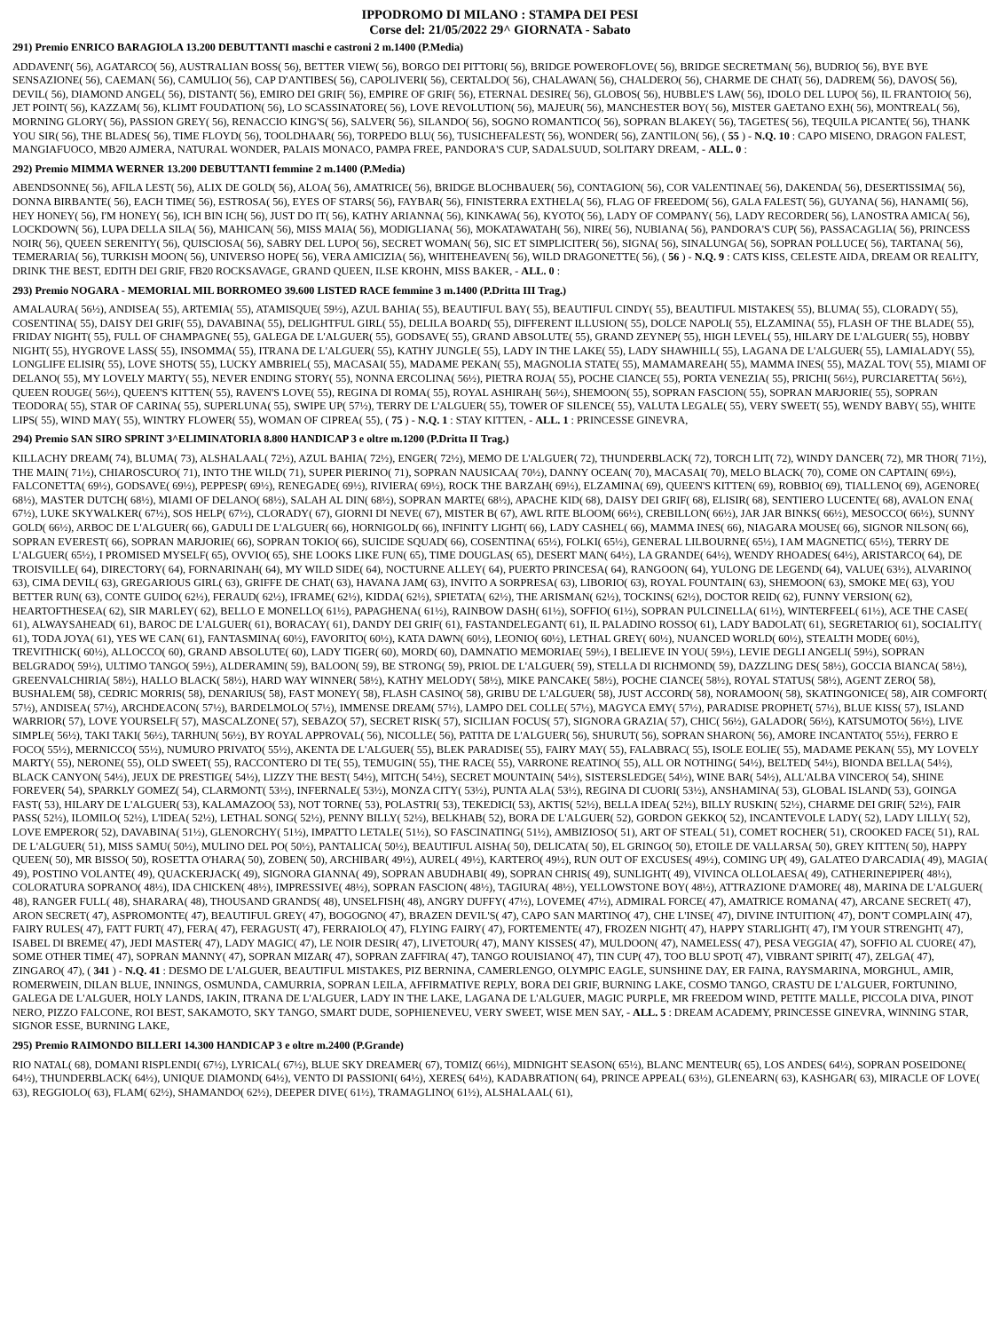IPPODROMO DI MILANO : STAMPA DEI PESI
Corse del: 21/05/2022 29^ GIORNATA - Sabato
291) Premio ENRICO BARAGIOLA 13.200 DEBUTTANTI maschi e castroni 2 m.1400 (P.Media)
ADDAVENI'( 56), AGATARCO( 56), AUSTRALIAN BOSS( 56), BETTER VIEW( 56), BORGO DEI PITTORI( 56), BRIDGE POWEROFLOVE( 56), BRIDGE SECRETMAN( 56), BUDRIO( 56), BYE BYE SENSAZIONE( 56), CAEMAN( 56), CAMULIO( 56), CAP D'ANTIBES( 56), CAPOLIVERI( 56), CERTALDO( 56), CHALAWAN( 56), CHALDERO( 56), CHARME DE CHAT( 56), DADREM( 56), DAVOS( 56), DEVIL( 56), DIAMOND ANGEL( 56), DISTANT( 56), EMIRO DEI GRIF( 56), EMPIRE OF GRIF( 56), ETERNAL DESIRE( 56), GLOBOS( 56), HUBBLE'S LAW( 56), IDOLO DEL LUPO( 56), IL FRANTOIO( 56), JET POINT( 56), KAZZAM( 56), KLIMT FOUDATION( 56), LO SCASSINATORE( 56), LOVE REVOLUTION( 56), MAJEUR( 56), MANCHESTER BOY( 56), MISTER GAETANO EXH( 56), MONTREAL( 56), MORNING GLORY( 56), PASSION GREY( 56), RENACCIO KING'S( 56), SALVER( 56), SILANDO( 56), SOGNO ROMANTICO( 56), SOPRAN BLAKEY( 56), TAGETES( 56), TEQUILA PICANTE( 56), THANK YOU SIR( 56), THE BLADES( 56), TIME FLOYD( 56), TOOLDHAAR( 56), TORPEDO BLU( 56), TUSICHEFALEST( 56), WONDER( 56), ZANTILON( 56), ( 55 ) - N.Q. 10 : CAPO MISENO, DRAGON FALEST, MANGIAFUOCO, MB20 AJMERA, NATURAL WONDER, PALAIS MONACO, PAMPA FREE, PANDORA'S CUP, SADALSUUD, SOLITARY DREAM, - ALL. 0 :
292) Premio MIMMA WERNER 13.200 DEBUTTANTI femmine 2 m.1400 (P.Media)
ABENDSONNE( 56), AFILA LEST( 56), ALIX DE GOLD( 56), ALOA( 56), AMATRICE( 56), BRIDGE BLOCHBAUER( 56), CONTAGION( 56), COR VALENTINAE( 56), DAKENDA( 56), DESERTISSIMA( 56), DONNA BIRBANTE( 56), EACH TIME( 56), ESTROSA( 56), EYES OF STARS( 56), FAYBAR( 56), FINISTERRA EXTHELA( 56), FLAG OF FREEDOM( 56), GALA FALEST( 56), GUYANA( 56), HANAMI( 56), HEY HONEY( 56), I'M HONEY( 56), ICH BIN ICH( 56), JUST DO IT( 56), KATHY ARIANNA( 56), KINKAWA( 56), KYOTO( 56), LADY OF COMPANY( 56), LADY RECORDER( 56), LANOSTRA AMICA( 56), LOCKDOWN( 56), LUPA DELLA SILA( 56), MAHICAN( 56), MISS MAIA( 56), MODIGLIANA( 56), MOKATAWATAH( 56), NIRE( 56), NUBIANA( 56), PANDORA'S CUP( 56), PASSACAGLIA( 56), PRINCESS NOIR( 56), QUEEN SERENITY( 56), QUISCIOSA( 56), SABRY DEL LUPO( 56), SECRET WOMAN( 56), SIC ET SIMPLICITER( 56), SIGNA( 56), SINALUNGA( 56), SOPRAN POLLUCE( 56), TARTANA( 56), TEMERARIA( 56), TURKISH MOON( 56), UNIVERSO HOPE( 56), VERA AMICIZIA( 56), WHITEHEAVEN( 56), WILD DRAGONETTE( 56), ( 56 ) - N.Q. 9 : CATS KISS, CELESTE AIDA, DREAM OR REALITY, DRINK THE BEST, EDITH DEI GRIF, FB20 ROCKSAVAGE, GRAND QUEEN, ILSE KROHN, MISS BAKER, - ALL. 0 :
293) Premio NOGARA - MEMORIAL MIL BORROMEO 39.600 LISTED RACE femmine 3 m.1400 (P.Dritta III Trag.)
AMALAURA( 56½), ANDISEA( 55), ARTEMIA( 55), ATAMISQUE( 59½), AZUL BAHIA( 55), BEAUTIFUL BAY( 55), BEAUTIFUL CINDY( 55), BEAUTIFUL MISTAKES( 55), BLUMA( 55), CLORADY( 55), COSENTINA( 55), DAISY DEI GRIF( 55), DAVABINA( 55), DELIGHTFUL GIRL( 55), DELILA BOARD( 55), DIFFERENT ILLUSION( 55), DOLCE NAPOLI( 55), ELZAMINA( 55), FLASH OF THE BLADE( 55), FRIDAY NIGHT( 55), FULL OF CHAMPAGNE( 55), GALEGA DE L'ALGUER( 55), GODSAVE( 55), GRAND ABSOLUTE( 55), GRAND ZEYNEP( 55), HIGH LEVEL( 55), HILARY DE L'ALGUER( 55), HOBBY NIGHT( 55), HYGROVE LASS( 55), INSOMMA( 55), ITRANA DE L'ALGUER( 55), KATHY JUNGLE( 55), LADY IN THE LAKE( 55), LADY SHAWHILL( 55), LAGANA DE L'ALGUER( 55), LAMIALADY( 55), LONGLIFE ELISIR( 55), LOVE SHOTS( 55), LUCKY AMBRIEL( 55), MACASAI( 55), MADAME PEKAN( 55), MAGNOLIA STATE( 55), MAMAMAREAH( 55), MAMMA INES( 55), MAZAL TOV( 55), MIAMI OF DELANO( 55), MY LOVELY MARTY( 55), NEVER ENDING STORY( 55), NONNA ERCOLINA( 56½), PIETRA ROJA( 55), POCHE CIANCE( 55), PORTA VENEZIA( 55), PRICHI( 56½), PURCIARETTA( 56½), QUEEN ROUGE( 56½), QUEEN'S KITTEN( 55), RAVEN'S LOVE( 55), REGINA DI ROMA( 55), ROYAL ASHIRAH( 56½), SHEMOON( 55), SOPRAN FASCION( 55), SOPRAN MARJORIE( 55), SOPRAN TEODORA( 55), STAR OF CARINA( 55), SUPERLUNA( 55), SWIPE UP( 57½), TERRY DE L'ALGUER( 55), TOWER OF SILENCE( 55), VALUTA LEGALE( 55), VERY SWEET( 55), WENDY BABY( 55), WHITE LIPS( 55), WIND MAY( 55), WINTRY FLOWER( 55), WOMAN OF CIPREA( 55), ( 75 ) - N.Q. 1 : STAY KITTEN, - ALL. 1 : PRINCESSE GINEVRA,
294) Premio SAN SIRO SPRINT 3^ELIMINATORIA 8.800 HANDICAP 3 e oltre m.1200 (P.Dritta II Trag.)
KILLACHY DREAM( 74), BLUMA( 73), ALSHALAAL( 72½), AZUL BAHIA( 72½), ENGER( 72½), MEMO DE L'ALGUER( 72), THUNDERBLACK( 72), TORCH LIT( 72), WINDY DANCER( 72), MR THOR( 71½), THE MAIN( 71½), CHIAROSCURO( 71), INTO THE WILD( 71), SUPER PIERINO( 71), SOPRAN NAUSICAA( 70½), DANNY OCEAN( 70), MACASAI( 70), MELO BLACK( 70), COME ON CAPTAIN( 69½), FALCONETTA( 69½), GODSAVE( 69½), PEPPESP( 69½), RENEGADE( 69½), RIVIERA( 69½), ROCK THE BARZAH( 69½), ELZAMINA( 69), QUEEN'S KITTEN( 69), ROBBIO( 69), TIALLENO( 69), AGENORE( 68½), MASTER DUTCH( 68½), MIAMI OF DELANO( 68½), SALAH AL DIN( 68½), SOPRAN MARTE( 68½), APACHE KID( 68), DAISY DEI GRIF( 68), ELISIR( 68), SENTIERO LUCENTE( 68), AVALON ENA( 67½), LUKE SKYWALKER( 67½), SOS HELP( 67½), CLORADY( 67), GIORNI DI NEVE( 67), MISTER B( 67), AWL RITE BLOOM( 66½), CREBILLON( 66½), JAR JAR BINKS( 66½), MESOCCO( 66½), SUNNY GOLD( 66½), ARBOC DE L'ALGUER( 66), GADULI DE L'ALGUER( 66), HORNIGOLD( 66), INFINITY LIGHT( 66), LADY CASHEL( 66), MAMMA INES( 66), NIAGARA MOUSE( 66), SIGNOR NILSON( 66), SOPRAN EVEREST( 66), SOPRAN MARJORIE( 66), SOPRAN TOKIO( 66), SUICIDE SQUAD( 66), COSENTINA( 65½), FOLKI( 65½), GENERAL LILBOURNE( 65½), I AM MAGNETIC( 65½), TERRY DE L'ALGUER( 65½), I PROMISED MYSELF( 65), OVVIO( 65), SHE LOOKS LIKE FUN( 65), TIME DOUGLAS( 65), DESERT MAN( 64½), LA GRANDE( 64½), WENDY RHOADES( 64½), ARISTARCO( 64), DE TROISVILLE( 64), DIRECTORY( 64), FORNARINAH( 64), MY WILD SIDE( 64), NOCTURNE ALLEY( 64), PUERTO PRINCESA( 64), RANGOON( 64), YULONG DE LEGEND( 64), VALUE( 63½), ALVARINO( 63), CIMA DEVIL( 63), GREGARIOUS GIRL( 63), GRIFFE DE CHAT( 63), HAVANA JAM( 63), INVITO A SORPRESA( 63), LIBORIO( 63), ROYAL FOUNTAIN( 63), SHEMOON( 63), SMOKE ME( 63), YOU BETTER RUN( 63), CONTE GUIDO( 62½), FERAUD( 62½), IFRAME( 62½), KIDDA( 62½), SPIETATA( 62½), THE ARISMAN( 62½), TOCKINS( 62½), DOCTOR REID( 62), FUNNY VERSION( 62), HEARTOFTHESEA( 62), SIR MARLEY( 62), BELLO E MONELLO( 61½), PAPAGHENA( 61½), RAINBOW DASH( 61½), SOFFIO( 61½), SOPRAN PULCINELLA( 61½), WINTERFEEL( 61½), ACE THE CASE( 61), ALWAYSAHEAD( 61), BAROC DE L'ALGUER( 61), BORACAY( 61), DANDY DEI GRIF( 61), FASTANDELEGANT( 61), IL PALADINO ROSSO( 61), LADY BADOLAT( 61), SEGRETARIO( 61), SOCIALITY( 61), TODA JOYA( 61), YES WE CAN( 61), FANTASMINA( 60½), FAVORITO( 60½), KATA DAWN( 60½), LEONIO( 60½), LETHAL GREY( 60½), NUANCED WORLD( 60½), STEALTH MODE( 60½), TREVITHICK( 60½), ALLOCCO( 60), GRAND ABSOLUTE( 60), LADY TIGER( 60), MORD( 60), DAMNATIO MEMORIAE( 59½), I BELIEVE IN YOU( 59½), LEVIE DEGLI ANGELI( 59½), SOPRAN BELGRADO( 59½), ULTIMO TANGO( 59½), ALDERAMIN( 59), BALOON( 59), BE STRONG( 59), PRIOL DE L'ALGUER( 59), STELLA DI RICHMOND( 59), DAZZLING DES( 58½), GOCCIA BIANCA( 58½), GREENVALCHIRIA( 58½), HALLO BLACK( 58½), HARD WAY WINNER( 58½), KATHY MELODY( 58½), MIKE PANCAKE( 58½), POCHE CIANCE( 58½), ROYAL STATUS( 58½), AGENT ZERO( 58), BUSHALEM( 58), CEDRIC MORRIS( 58), DENARIUS( 58), FAST MONEY( 58), FLASH CASINO( 58), GRIBU DE L'ALGUER( 58), JUST ACCORD( 58), NORAMOON( 58), SKATINGONICE( 58), AIR COMFORT( 57½), ANDISEA( 57½), ARCHDEACON( 57½), BARDELMOLO( 57½), IMMENSE DREAM( 57½), LAMPO DEL COLLE( 57½), MAGYCA EMY( 57½), PARADISE PROPHET( 57½), BLUE KISS( 57), ISLAND WARRIOR( 57), LOVE YOURSELF( 57), MASCALZONE( 57), SEBAZO( 57), SECRET RISK( 57), SICILIAN FOCUS( 57), SIGNORA GRAZIA( 57), CHIC( 56½), GALADOR( 56½), KATSUMOTO( 56½), LIVE SIMPLE( 56½), TAKI TAKI( 56½), TARHUN( 56½), BY ROYAL APPROVAL( 56), NICOLLE( 56), PATITA DE L'ALGUER( 56), SHURUT( 56), SOPRAN SHARON( 56), AMORE INCANTATO( 55½), FERRO E FOCO( 55½), MERNICCO( 55½), NUMURO PRIVATO( 55½), AKENTA DE L'ALGUER( 55), BLEK PARADISE( 55), FAIRY MAY( 55), FALABRAC( 55), ISOLE EOLIE( 55), MADAME PEKAN( 55), MY LOVELY MARTY( 55), NERONE( 55), OLD SWEET( 55), RACCONTERO DI TE( 55), TEMUGIN( 55), THE RACE( 55), VARRONE REATINO( 55), ALL OR NOTHING( 54½), BELTED( 54½), BIONDA BELLA( 54½), BLACK CANYON( 54½), JEUX DE PRESTIGE( 54½), LIZZY THE BEST( 54½), MITCH( 54½), SECRET MOUNTAIN( 54½), SISTERSLEDGE( 54½), WINE BAR( 54½), ALL'ALBA VINCERO( 54), SHINE FOREVER( 54), SPARKLY GOMEZ( 54), CLARMONT( 53½), INFERNALE( 53½), MONZA CITY( 53½), PUNTA ALA( 53½), REGINA DI CUORI( 53½), ANSHAMINA( 53), GLOBAL ISLAND( 53), GOINGA FAST( 53), HILARY DE L'ALGUER( 53), KALAMAZOO( 53), NOT TORNE( 53), POLASTRI( 53), TEKEDICI( 53), AKTIS( 52½), BELLA IDEA( 52½), BILLY RUSKIN( 52½), CHARME DEI GRIF( 52½), FAIR PASS( 52½), ILOMILO( 52½), L'IDEA( 52½), LETHAL SONG( 52½), PENNY BILLY( 52½), BELKHAB( 52), BORA DE L'ALGUER( 52), GORDON GEKKO( 52), INCANTEVOLE LADY( 52), LADY LILLY( 52), LOVE EMPEROR( 52), DAVABINA( 51½), GLENORCHY( 51½), IMPATTO LETALE( 51½), SO FASCINATING( 51½), AMBIZIOSO( 51), ART OF STEAL( 51), COMET ROCHER( 51), CROOKED FACE( 51), RAL DE L'ALGUER( 51), MISS SAMU( 50½), MULINO DEL PO( 50½), PANTALICA( 50½), BEAUTIFUL AISHA( 50), DELICATA( 50), EL GRINGO( 50), ETOILE DE VALLARSA( 50), GREY KITTEN( 50), HAPPY QUEEN( 50), MR BISSO( 50), ROSETTA O'HARA( 50), ZOBEN( 50), ARCHIBAR( 49½), AUREL( 49½), KARTERO( 49½), RUN OUT OF EXCUSES( 49½), COMING UP( 49), GALATEO D'ARCADIA( 49), MAGIA( 49), POSTINO VOLANTE( 49), QUACKERJACK( 49), SIGNORA GIANNA( 49), SOPRAN ABUDHABI( 49), SOPRAN CHRIS( 49), SUNLIGHT( 49), VIVINCA OLLOLAESA( 49), CATHERINEPIPER( 48½), COLORATURA SOPRANO( 48½), IDA CHICKEN( 48½), IMPRESSIVE( 48½), SOPRAN FASCION( 48½), TAGIURA( 48½), YELLOWSTONE BOY( 48½), ATTRAZIONE D'AMORE( 48), MARINA DE L'ALGUER( 48), RANGER FULL( 48), SHARARA( 48), THOUSAND GRANDS( 48), UNSELFISH( 48), ANGRY DUFFY( 47½), LOVEME( 47½), ADMIRAL FORCE( 47), AMATRICE ROMANA( 47), ARCANE SECRET( 47), ARON SECRET( 47), ASPROMONTE( 47), BEAUTIFUL GREY( 47), BOGOGNO( 47), BRAZEN DEVIL'S( 47), CAPO SAN MARTINO( 47), CHE L'INSE( 47), DIVINE INTUITION( 47), DON'T COMPLAIN( 47), FAIRY RULES( 47), FATT FURT( 47), FERA( 47), FERAGUST( 47), FERRAIOLO( 47), FLYING FAIRY( 47), FORTEMENTE( 47), FROZEN NIGHT( 47), HAPPY STARLIGHT( 47), I'M YOUR STRENGHT( 47), ISABEL DI BREME( 47), JEDI MASTER( 47), LADY MAGIC( 47), LE NOIR DESIR( 47), LIVETOUR( 47), MANY KISSES( 47), MULDOON( 47), NAMELESS( 47), PESA VEGGIA( 47), SOFFIO AL CUORE( 47), SOME OTHER TIME( 47), SOPRAN MANNY( 47), SOPRAN MIZAR( 47), SOPRAN ZAFFIRA( 47), TANGO ROUISIANO( 47), TIN CUP( 47), TOO BLU SPOT( 47), VIBRANT SPIRIT( 47), ZELGA( 47), ZINGARO( 47), ( 341 ) - N.Q. 41 : DESMO DE L'ALGUER, BEAUTIFUL MISTAKES, PIZ BERNINA, CAMERLENGO, OLYMPIC EAGLE, SUNSHINE DAY, ER FAINA, RAYSMARINA, MORGHUL, AMIR, ROMERWEIN, DILAN BLUE, INNINGS, OSMUNDA, CAMURRIA, SOPRAN LEILA, AFFIRMATIVE REPLY, BORA DEI GRIF, BURNING LAKE, COSMO TANGO, CRASTU DE L'ALGUER, FORTUNINO, GALEGA DE L'ALGUER, HOLY LANDS, IAKIN, ITRANA DE L'ALGUER, LADY IN THE LAKE, LAGANA DE L'ALGUER, MAGIC PURPLE, MR FREEDOM WIND, PETITE MALLE, PICCOLA DIVA, PINOT NERO, PIZZO FALCONE, ROI BEST, SAKAMOTO, SKY TANGO, SMART DUDE, SOPHIENEVEU, VERY SWEET, WISE MEN SAY, - ALL. 5 : DREAM ACADEMY, PRINCESSE GINEVRA, WINNING STAR, SIGNOR ESSE, BURNING LAKE,
295) Premio RAIMONDO BILLERI 14.300 HANDICAP 3 e oltre m.2400 (P.Grande)
RIO NATAL( 68), DOMANI RISPLENDI( 67½), LYRICAL( 67½), BLUE SKY DREAMER( 67), TOMIZ( 66½), MIDNIGHT SEASON( 65½), BLANC MENTEUR( 65), LOS ANDES( 64½), SOPRAN POSEIDONE( 64½), THUNDERBLACK( 64½), UNIQUE DIAMOND( 64½), VENTO DI PASSIONI( 64½), XERES( 64½), KADABRATION( 64), PRINCE APPEAL( 63½), GLENEARN( 63), KASHGAR( 63), MIRACLE OF LOVE( 63), REGGIOLO( 63), FLAM( 62½), SHAMANDO( 62½), DEEPER DIVE( 61½), TRAMAGLINO( 61½), ALSHALAAL( 61),